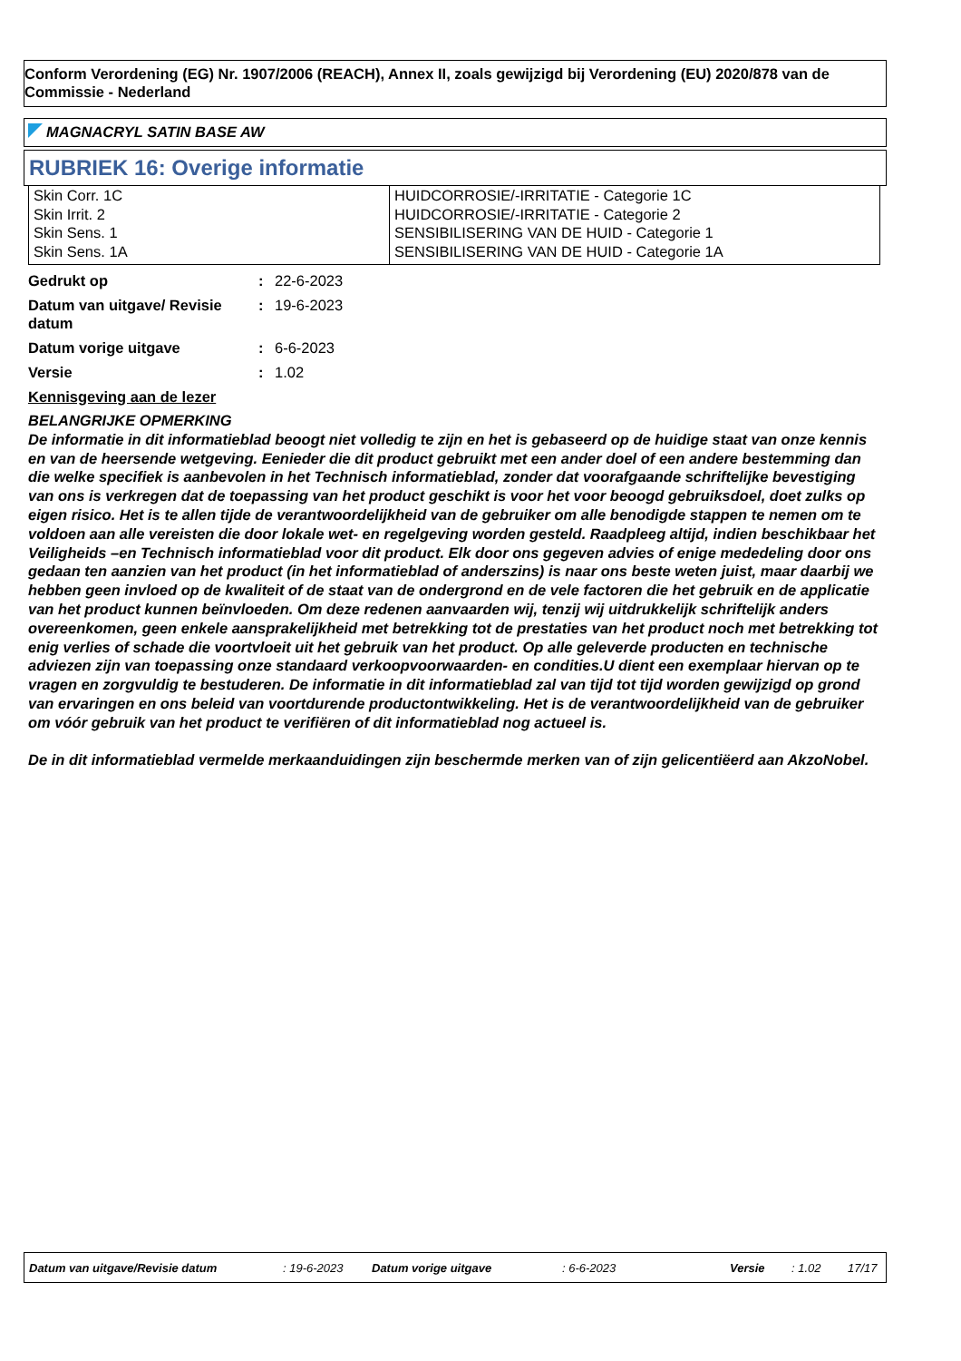Conform Verordening (EG) Nr. 1907/2006 (REACH), Annex II, zoals gewijzigd bij Verordening (EU) 2020/878 van de Commissie - Nederland
MAGNACRYL SATIN BASE AW
RUBRIEK 16: Overige informatie
| Skin Corr. 1C Skin Irrit. 2 Skin Sens. 1 Skin Sens. 1A | HUIDCORROSIE/-IRRITATIE - Categorie 1C HUIDCORROSIE/-IRRITATIE - Categorie 2 SENSIBILISERING VAN DE HUID - Categorie 1 SENSIBILISERING VAN DE HUID - Categorie 1A |
| Gedrukt op | : | 22-6-2023 |
| Datum van uitgave/ Revisie datum | : | 19-6-2023 |
| Datum vorige uitgave | : | 6-6-2023 |
| Versie | : | 1.02 |
Kennisgeving aan de lezer
BELANGRIJKE OPMERKING
De informatie in dit informatieblad beoogt niet volledig te zijn en het is gebaseerd op de huidige staat van onze kennis en van de heersende wetgeving. Eenieder die dit product gebruikt met een ander doel of een andere bestemming dan die welke specifiek is aanbevolen in het Technisch informatieblad, zonder dat voorafgaande schriftelijke bevestiging van ons is verkregen dat de toepassing van het product geschikt is voor het voor beoogd gebruiksdoel, doet zulks op eigen risico. Het is te allen tijde de verantwoordelijkheid van de gebruiker om alle benodigde stappen te nemen om te voldoen aan alle vereisten die door lokale wet- en regelgeving worden gesteld. Raadpleeg altijd, indien beschikbaar het Veiligheids –en Technisch informatieblad voor dit product. Elk door ons gegeven advies of enige mededeling door ons gedaan ten aanzien van het product (in het informatieblad of anderszins) is naar ons beste weten juist, maar daarbij we hebben geen invloed op de kwaliteit of de staat van de ondergrond en de vele factoren die het gebruik en de applicatie van het product kunnen beïnvloeden. Om deze redenen aanvaarden wij, tenzij wij uitdrukkelijk schriftelijk anders overeenkomen, geen enkele aansprakelijkheid met betrekking tot de prestaties van het product noch met betrekking tot enig verlies of schade die voortvloeit uit het gebruik van het product. Op alle geleverde producten en technische adviezen zijn van toepassing onze standaard verkoopvoorwaarden- en condities.U dient een exemplaar hiervan op te vragen en zorgvuldig te bestuderen. De informatie in dit informatieblad zal van tijd tot tijd worden gewijzigd op grond van ervaringen en ons beleid van voortdurende productontwikkeling. Het is de verantwoordelijkheid van de gebruiker om vóór gebruik van het product te verifiëren of dit informatieblad nog actueel is.
De in dit informatieblad vermelde merkaanduidingen zijn beschermde merken van of zijn gelicentiëerd aan AkzoNobel.
Datum van uitgave/Revisie datum : 19-6-2023 Datum vorige uitgave : 6-6-2023 Versie : 1.02 17/17